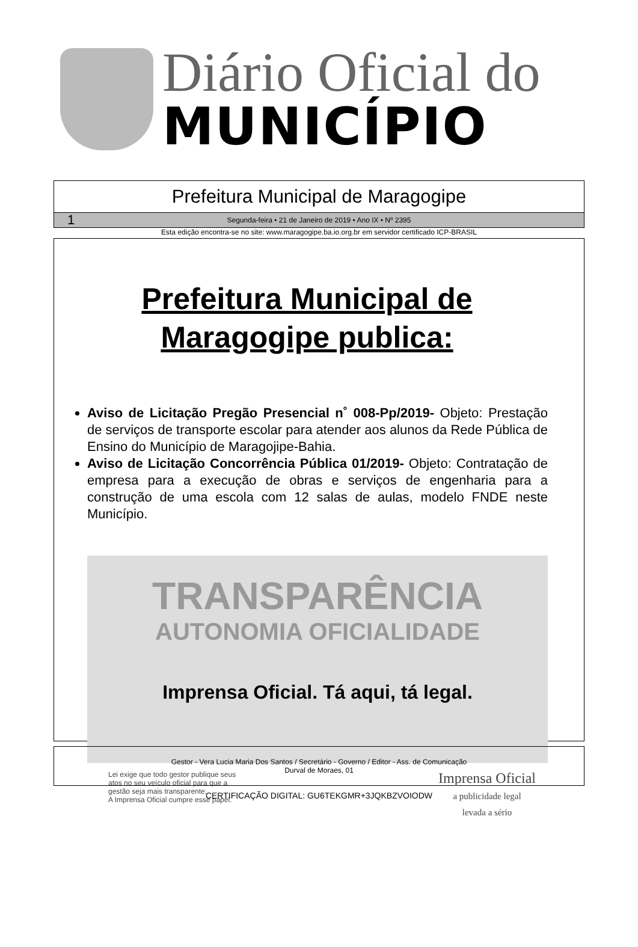Diário Oficial do
MUNICÍPIO
Prefeitura Municipal de Maragogipe
1 Segunda-feira • 21 de Janeiro de 2019 • Ano IX • Nº 2395
Esta edição encontra-se no site: www.maragogipe.ba.io.org.br em servidor certificado ICP-BRASIL
Prefeitura Municipal de
Maragogipe publica:
Aviso de Licitação Pregão Presencial n˚ 008-Pp/2019- Objeto: Prestação de serviços de transporte escolar para atender aos alunos da Rede Pública de Ensino do Município de Maragojipe-Bahia.
Aviso de Licitação Concorrência Pública 01/2019- Objeto: Contratação de empresa para a execução de obras e serviços de engenharia para a construção de uma escola com 12 salas de aulas, modelo FNDE neste Município.
TRANSPARÊNCIA
AUTONOMIA OFICIALIDADE
Imprensa Oficial. Tá aqui, tá legal.
Lei exige que todo gestor publique seus
atos no seu veículo oficial para que a
gestão seja mais transparente.
A Imprensa Oficial cumpre esse papel.
Imprensa Oficial
a publicidade legal
levada a sério
Gestor - Vera Lucia Maria Dos Santos / Secretário - Governo / Editor - Ass. de Comunicação
Durval de Moraes, 01
CERTIFICAÇÃO DIGITAL: GU6TEKGMR+3JQKBZVOIODW